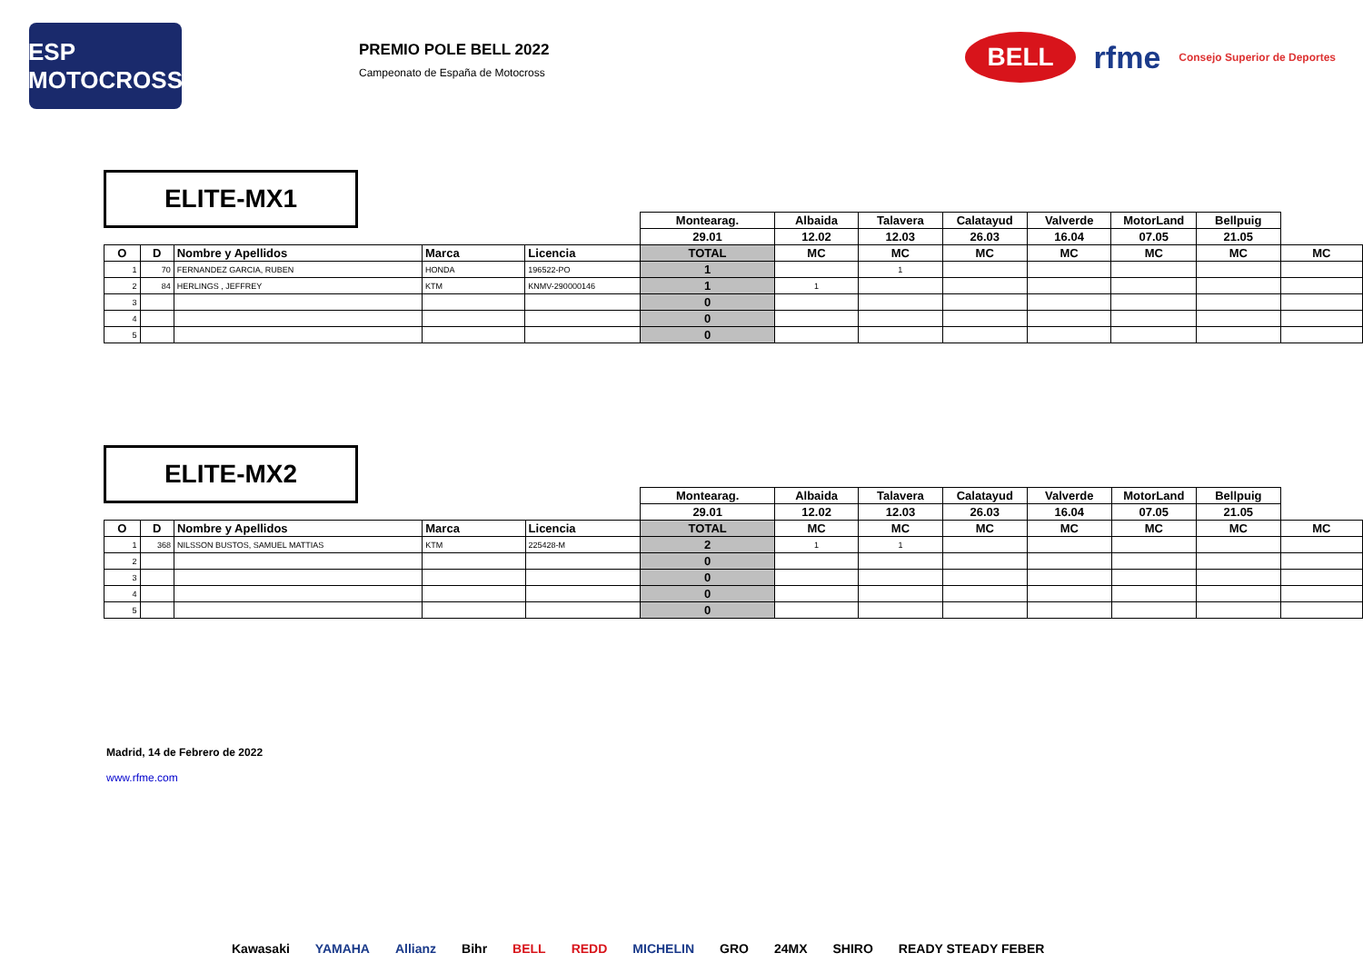ESP MOTOCROSS
PREMIO POLE BELL 2022
Campeonato de España de Motocross
BELL rfme Consejo Superior de Deportes
ELITE-MX1
| | | | | | Montearag. | Albaida | Talavera | Calatayud | Valverde | MotorLand | Bellpuig | |
| | | | | | 29.01 | 12.02 | 12.03 | 26.03 | 16.04 | 07.05 | 21.05 | |
| O | D | Nombre y Apellidos | Marca | Licencia | TOTAL | MC | MC | MC | MC | MC | MC | MC |
| 1 | 70 | FERNANDEZ GARCIA, RUBEN | HONDA | 196522-PO | 1 | | 1 | | | | | |
| 2 | 84 | HERLINGS , JEFFREY | KTM | KNMV-290000146 | 1 | 1 | | | | | | |
| 3 | | | | | 0 | | | | | | | |
| 4 | | | | | 0 | | | | | | | |
| 5 | | | | | 0 | | | | | | | |
ELITE-MX2
| | | | | | Montearag. | Albaida | Talavera | Calatayud | Valverde | MotorLand | Bellpuig | |
| | | | | | 29.01 | 12.02 | 12.03 | 26.03 | 16.04 | 07.05 | 21.05 | |
| O | D | Nombre y Apellidos | Marca | Licencia | TOTAL | MC | MC | MC | MC | MC | MC | MC |
| 1 | 368 | NILSSON BUSTOS, SAMUEL MATTIAS | KTM | 225428-M | 2 | 1 | 1 | | | | | |
| 2 | | | | | 0 | | | | | | | |
| 3 | | | | | 0 | | | | | | | |
| 4 | | | | | 0 | | | | | | | |
| 5 | | | | | 0 | | | | | | | |
Madrid, 14 de Febrero de 2022
www.rfme.com
Kawasaki YAMAHA Allianz Bihr BELL REDD MICHELIN GRO 24MX SHIRO READY STEADY FEBER